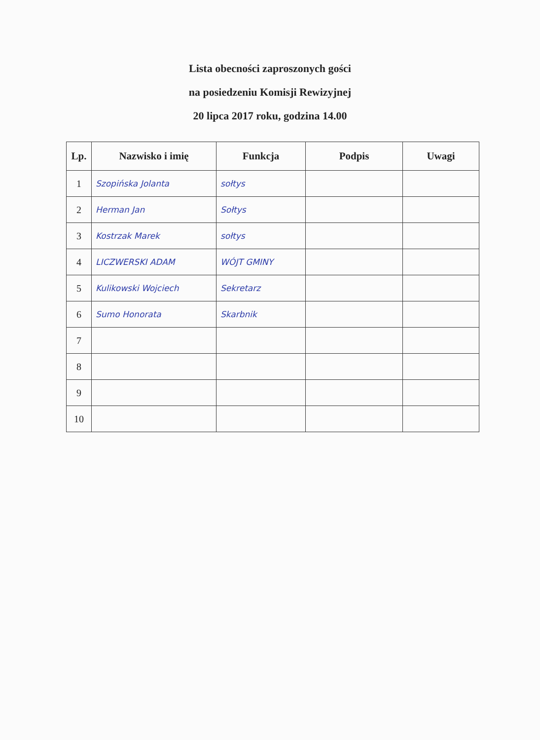Lista obecności zaproszonych gości
na posiedzeniu Komisji Rewizyjnej
20 lipca 2017 roku, godzina 14.00
| Lp. | Nazwisko i imię | Funkcja | Podpis | Uwagi |
| --- | --- | --- | --- | --- |
| 1 | Szopińska Jolanta | sołtys | | |
| 2 | Herman Jan | Sołtys | | |
| 3 | Kostrzak Marek | sołtys | | |
| 4 | LICZWERSKI ADAM | WÓJT GMINY | | |
| 5 | Kulikowski Wojciech | Sekretarz | | |
| 6 | Sumo Honorata | Skarbnik | | |
| 7 | | | | |
| 8 | | | | |
| 9 | | | | |
| 10 | | | | |